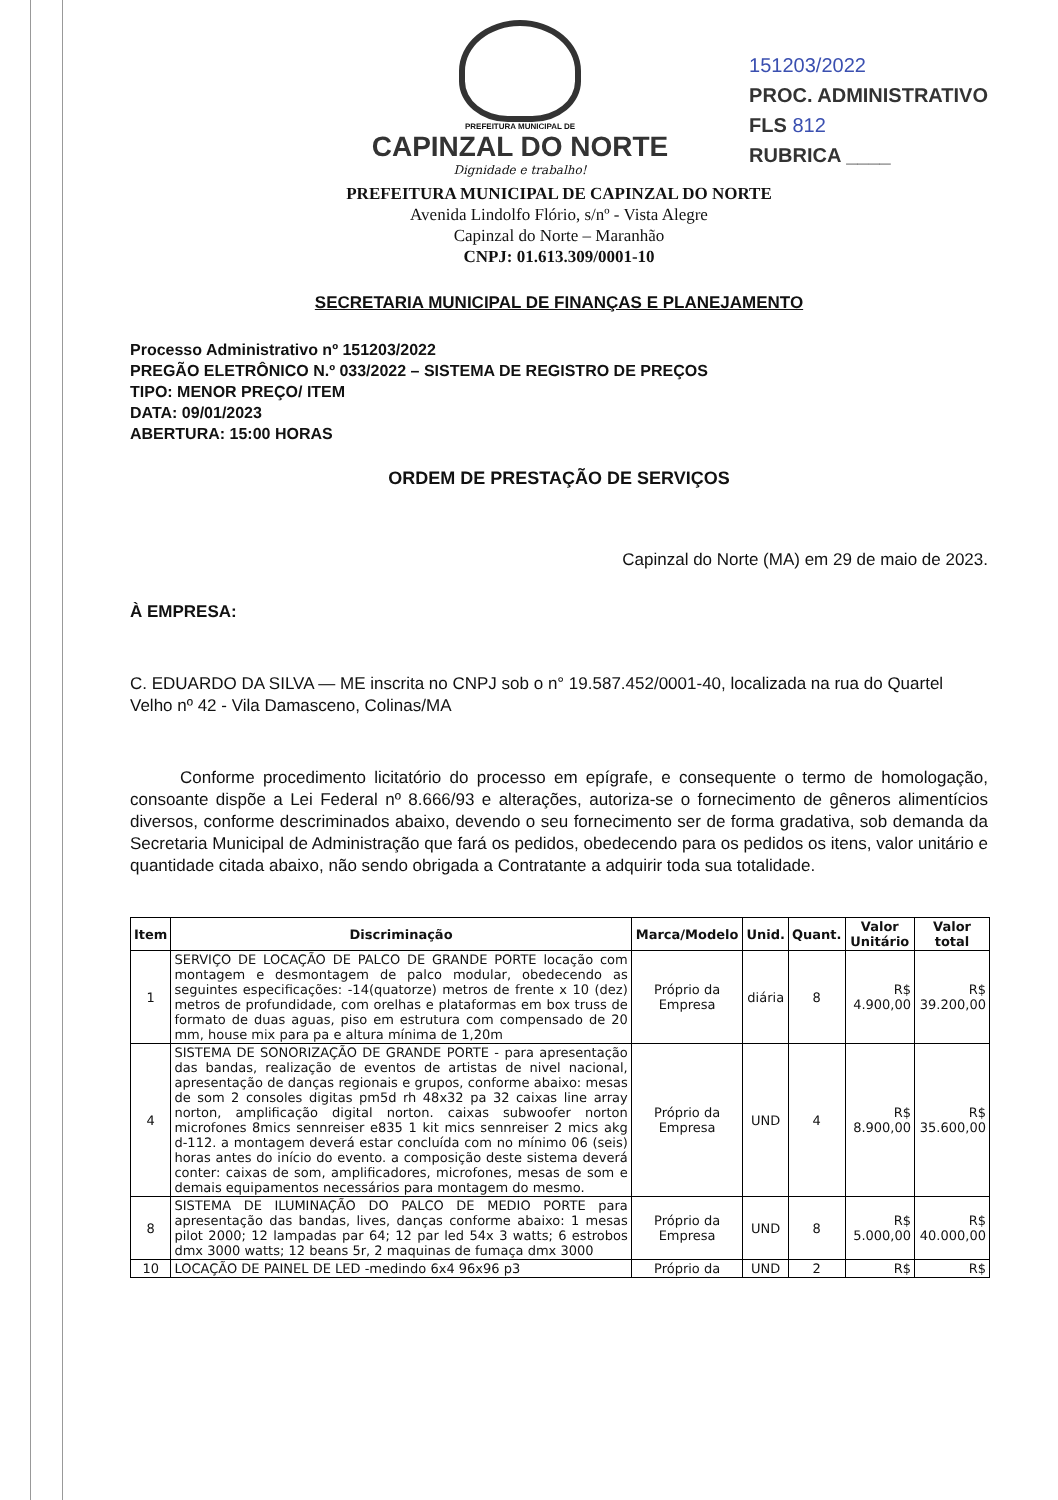PREFEITURA MUNICIPAL DE
CAPINZAL DO NORTE
Dignidade e trabalho!
151203/2022
PROC. ADMINISTRATIVO
FLS 812
RUBRICA ____
PREFEITURA MUNICIPAL DE CAPINZAL DO NORTE
Avenida Lindolfo Flório, s/nº - Vista Alegre
Capinzal do Norte – Maranhão
CNPJ: 01.613.309/0001-10
SECRETARIA MUNICIPAL DE FINANÇAS E PLANEJAMENTO
Processo Administrativo nº 151203/2022
PREGÃO ELETRÔNICO N.º 033/2022 – SISTEMA DE REGISTRO DE PREÇOS
TIPO: MENOR PREÇO/ ITEM
DATA: 09/01/2023
ABERTURA: 15:00 HORAS
ORDEM DE PRESTAÇÃO DE SERVIÇOS
Capinzal do Norte (MA) em 29 de maio de 2023.
À EMPRESA:
C. EDUARDO DA SILVA — ME inscrita no CNPJ sob o n° 19.587.452/0001-40, localizada na rua do Quartel Velho nº 42 - Vila Damasceno, Colinas/MA
Conforme procedimento licitatório do processo em epígrafe, e consequente o termo de homologação, consoante dispõe a Lei Federal nº 8.666/93 e alterações, autoriza-se o fornecimento de gêneros alimentícios diversos, conforme descriminados abaixo, devendo o seu fornecimento ser de forma gradativa, sob demanda da Secretaria Municipal de Administração que fará os pedidos, obedecendo para os pedidos os itens, valor unitário e quantidade citada abaixo, não sendo obrigada a Contratante a adquirir toda sua totalidade.
| Item | Discriminação | Marca/Modelo | Unid. | Quant. | Valor Unitário | Valor total |
| --- | --- | --- | --- | --- | --- | --- |
| 1 | SERVIÇO DE LOCAÇÃO DE PALCO DE GRANDE PORTE locação com montagem e desmontagem de palco modular, obedecendo as seguintes especificações: -14(quatorze) metros de frente x 10 (dez) metros de profundidade, com orelhas e plataformas em box truss de formato de duas aguas, piso em estrutura com compensado de 20 mm, house mix para pa e altura mínima de 1,20m | Próprio da Empresa | diária | 8 | R$ 4.900,00 | R$ 39.200,00 |
| 4 | SISTEMA DE SONORIZAÇÃO DE GRANDE PORTE - para apresentação das bandas, realização de eventos de artistas de nivel nacional, apresentação de danças regionais e grupos, conforme abaixo: mesas de som 2 consoles digitas pm5d rh 48x32 pa 32 caixas line array norton, amplificação digital norton. caixas subwoofer norton microfones 8mics sennreiser e835 1 kit mics sennreiser 2 mics akg d-112. a montagem deverá estar concluída com no mínimo 06 (seis) horas antes do início do evento. a composição deste sistema deverá conter: caixas de som, amplificadores, microfones, mesas de som e demais equipamentos necessários para montagem do mesmo. | Próprio da Empresa | UND | 4 | R$ 8.900,00 | R$ 35.600,00 |
| 8 | SISTEMA DE ILUMINAÇÃO DO PALCO DE MEDIO PORTE para apresentação das bandas, lives, danças conforme abaixo: 1 mesas pilot 2000; 12 lampadas par 64; 12 par led 54x 3 watts; 6 estrobos dmx 3000 watts; 12 beans 5r, 2 maquinas de fumaça dmx 3000 | Próprio da Empresa | UND | 8 | R$ 5.000,00 | R$ 40.000,00 |
| 10 | LOCAÇÃO DE PAINEL DE LED -medindo 6x4 96x96 p3 | Próprio da | UND | 2 | R$ | R$ |